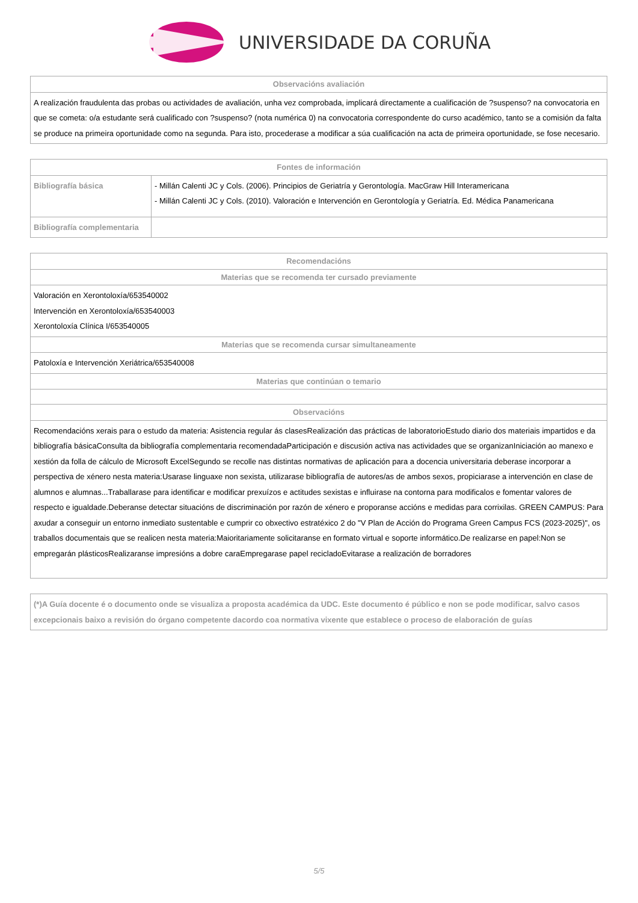UNIVERSIDADE DA CORUÑA
| Observacións avaliación |
| --- |
| A realización fraudulenta das probas ou actividades de avaliación, unha vez comprobada, implicará directamente a cualificación de ?suspenso? na convocatoria en que se cometa: o/a estudante será cualificado con ?suspenso? (nota numérica 0) na convocatoria correspondente do curso académico, tanto se a comisión da falta se produce na primeira oportunidade como na segunda. Para isto, procederase a modificar a súa cualificación na acta de primeira oportunidade, se fose necesario. |
| Fontes de información | |
| --- | --- |
| Bibliografía básica | - Millán Calenti JC y Cols. (2006). Principios de Geriatría y Gerontología. MacGraw Hill Interamericana - Millán Calenti JC y Cols. (2010). Valoración e Intervención en Gerontología y Geriatría. Ed. Médica Panamericana |
| Bibliografía complementaria | |
| Recomendacións |
| --- |
| Materias que se recomenda ter cursado previamente |
| Valoración en Xerontoloxía/653540002 Intervención en Xerontoloxía/653540003 Xerontoloxía Clínica I/653540005 |
| Materias que se recomenda cursar simultaneamente |
| Patoloxía e Intervención Xeriátrica/653540008 |
| Materias que continúan o temario |
| Observacións |
| Recomendacións xerais para o estudo da materia: Asistencia regular ás clasesRealización das prácticas de laboratorioEstudo diario dos materiais impartidos e da bibliografía básicaConsulta da bibliografía complementaria recomendadaParticipación e discusión activa nas actividades que se organizanIniciación ao manexo e xestión da folla de cálculo de Microsoft ExcelSegundo se recolle nas distintas normativas de aplicación para a docencia universitaria deberase incorporar a perspectiva de xénero nesta materia:Usarase linguaxe non sexista, utilizarase bibliografía de autores/as de ambos sexos, propiciarase a intervención en clase de alumnos e alumnas...Traballarase para identificar e modificar prexuízos e actitudes sexistas e influirase na contorna para modificalos e fomentar valores de respecto e igualdade.Deberanse detectar situacións de discriminación por razón de xénero e proporanse accións e medidas para corrixilas. GREEN CAMPUS: Para axudar a conseguir un entorno inmediato sustentable e cumprir co obxectivo estratéxico 2 do "V Plan de Acción do Programa Green Campus FCS (2023-2025)", os traballos documentais que se realicen nesta materia:Maioritariamente solicitaranse en formato virtual e soporte informático.De realizarse en papel:Non se empregarán plásticosRealizaranse impresións a dobre caraEmpregarase papel recicladoEvitarase a realización de borradores |
| (*)A Guía docente é o documento onde se visualiza a proposta académica da UDC. Este documento é público e non se pode modificar, salvo casos excepcionais baixo a revisión do órgano competente dacordo coa normativa vixente que establece o proceso de elaboración de guías |
5/5